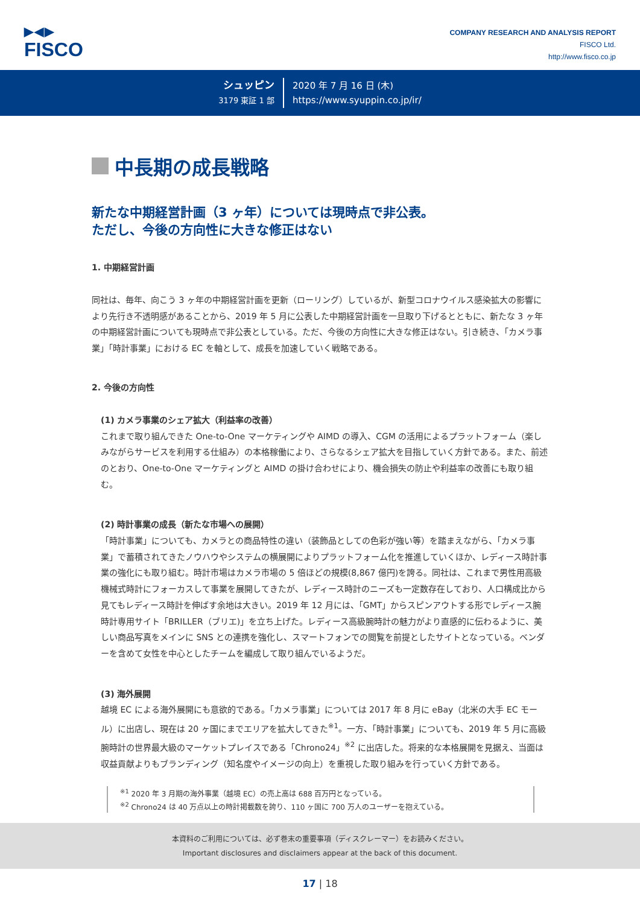▶◀▶
FISCO
COMPANY RESEARCH AND ANALYSIS REPORT
FISCO Ltd.
http://www.fisco.co.jp
シュッピン
3179 東証 1 部
2020 年 7 月 16 日 (木)
https://www.syuppin.co.jp/ir/
中長期の成長戦略
新たな中期経営計画（3 ヶ年）については現時点で非公表。
ただし、今後の方向性に大きな修正はない
1. 中期経営計画
同社は、毎年、向こう 3 ヶ年の中期経営計画を更新（ローリング）しているが、新型コロナウイルス感染拡大の影響により先行き不透明感があることから、2019 年 5 月に公表した中期経営計画を一旦取り下げるとともに、新たな 3 ヶ年の中期経営計画についても現時点で非公表としている。ただ、今後の方向性に大きな修正はない。引き続き、「カメラ事業」「時計事業」における EC を軸として、成長を加速していく戦略である。
2. 今後の方向性
(1) カメラ事業のシェア拡大（利益率の改善）
これまで取り組んできた One-to-One マーケティングや AIMD の導入、CGM の活用によるプラットフォーム（楽しみながらサービスを利用する仕組み）の本格稼働により、さらなるシェア拡大を目指していく方針である。また、前述のとおり、One-to-One マーケティングと AIMD の掛け合わせにより、機会損失の防止や利益率の改善にも取り組む。
(2) 時計事業の成長（新たな市場への展開）
「時計事業」についても、カメラとの商品特性の違い（装飾品としての色彩が強い等）を踏まえながら、「カメラ事業」で蓄積されてきたノウハウやシステムの横展開によりプラットフォーム化を推進していくほか、レディース時計事業の強化にも取り組む。時計市場はカメラ市場の 5 倍ほどの規模(8,867 億円)を誇る。同社は、これまで男性用高級機械式時計にフォーカスして事業を展開してきたが、レディース時計のニーズも一定数存在しており、人口構成比から見てもレディース時計を伸ばす余地は大きい。2019 年 12 月には、「GMT」からスピンアウトする形でレディース腕時計専用サイト「BRILLER（ブリエ)」を立ち上げた。レディース高級腕時計の魅力がより直感的に伝わるように、美しい商品写真をメインに SNS との連携を強化し、スマートフォンでの閲覧を前提としたサイトとなっている。ベンダーを含めて女性を中心としたチームを編成して取り組んでいるようだ。
(3) 海外展開
越境 EC による海外展開にも意欲的である。「カメラ事業」については 2017 年 8 月に eBay（北米の大手 EC モール）に出店し、現在は 20 ヶ国にまでエリアを拡大してきた<sup>※1</sup>。一方、「時計事業」についても、2019 年 5 月に高級腕時計の世界最大級のマーケットプレイスである「Chrono24」<sup>※2</sup> に出店した。将来的な本格展開を見据え、当面は収益貢献よりもブランディング（知名度やイメージの向上）を重視した取り組みを行っていく方針である。
<sup>※1</sup> 2020 年 3 月期の海外事業（越境 EC）の売上高は 688 百万円となっている。
<sup>※2</sup> Chrono24 は 40 万点以上の時計掲載数を誇り、110 ヶ国に 700 万人のユーザーを抱えている。
本資料のご利用については、必ず巻末の重要事項（ディスクレーマー）をお読みください。
Important disclosures and disclaimers appear at the back of this document.
17 | 18